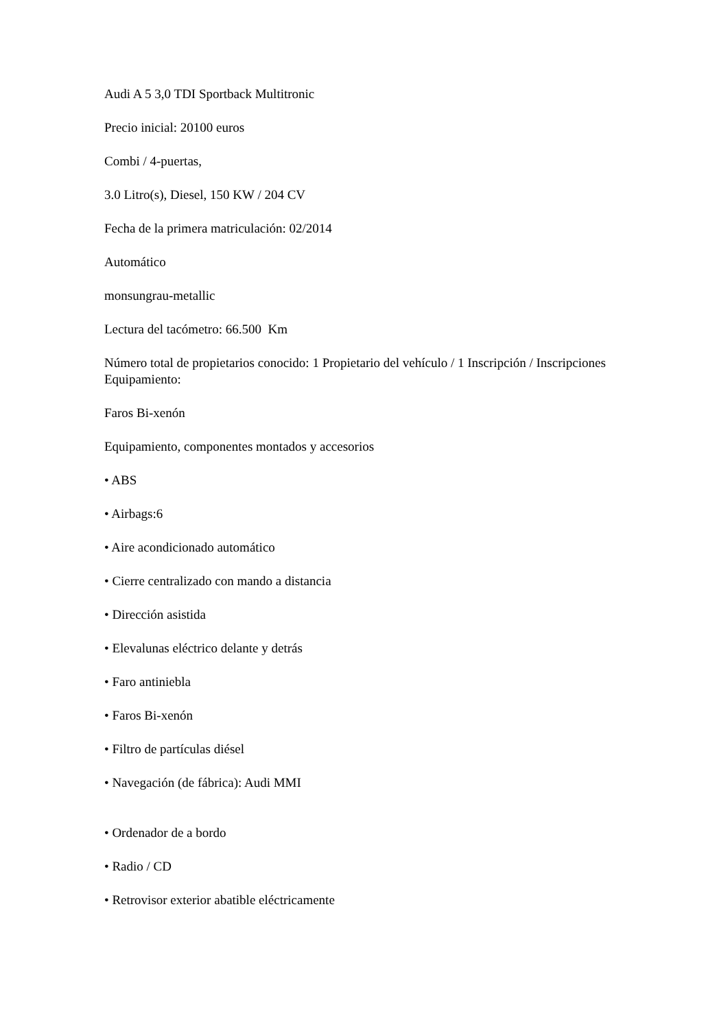Audi A 5 3,0 TDI Sportback Multitronic
Precio inicial: 20100 euros
Combi / 4-puertas,
3.0 Litro(s), Diesel, 150 KW / 204 CV
Fecha de la primera matriculación: 02/2014
Automático
monsungrau-metallic
Lectura del tacómetro: 66.500 Km
Número total de propietarios conocido: 1 Propietario del vehículo / 1 Inscripción / Inscripciones
Equipamiento:
Faros Bi-xenón
Equipamiento, componentes montados y accesorios
• ABS
• Airbags:6
• Aire acondicionado automático
• Cierre centralizado con mando a distancia
• Dirección asistida
• Elevalunas eléctrico delante y detrás
• Faro antiniebla
• Faros Bi-xenón
• Filtro de partículas diésel
• Navegación (de fábrica): Audi MMI
• Ordenador de a bordo
• Radio / CD
• Retrovisor exterior abatible eléctricamente